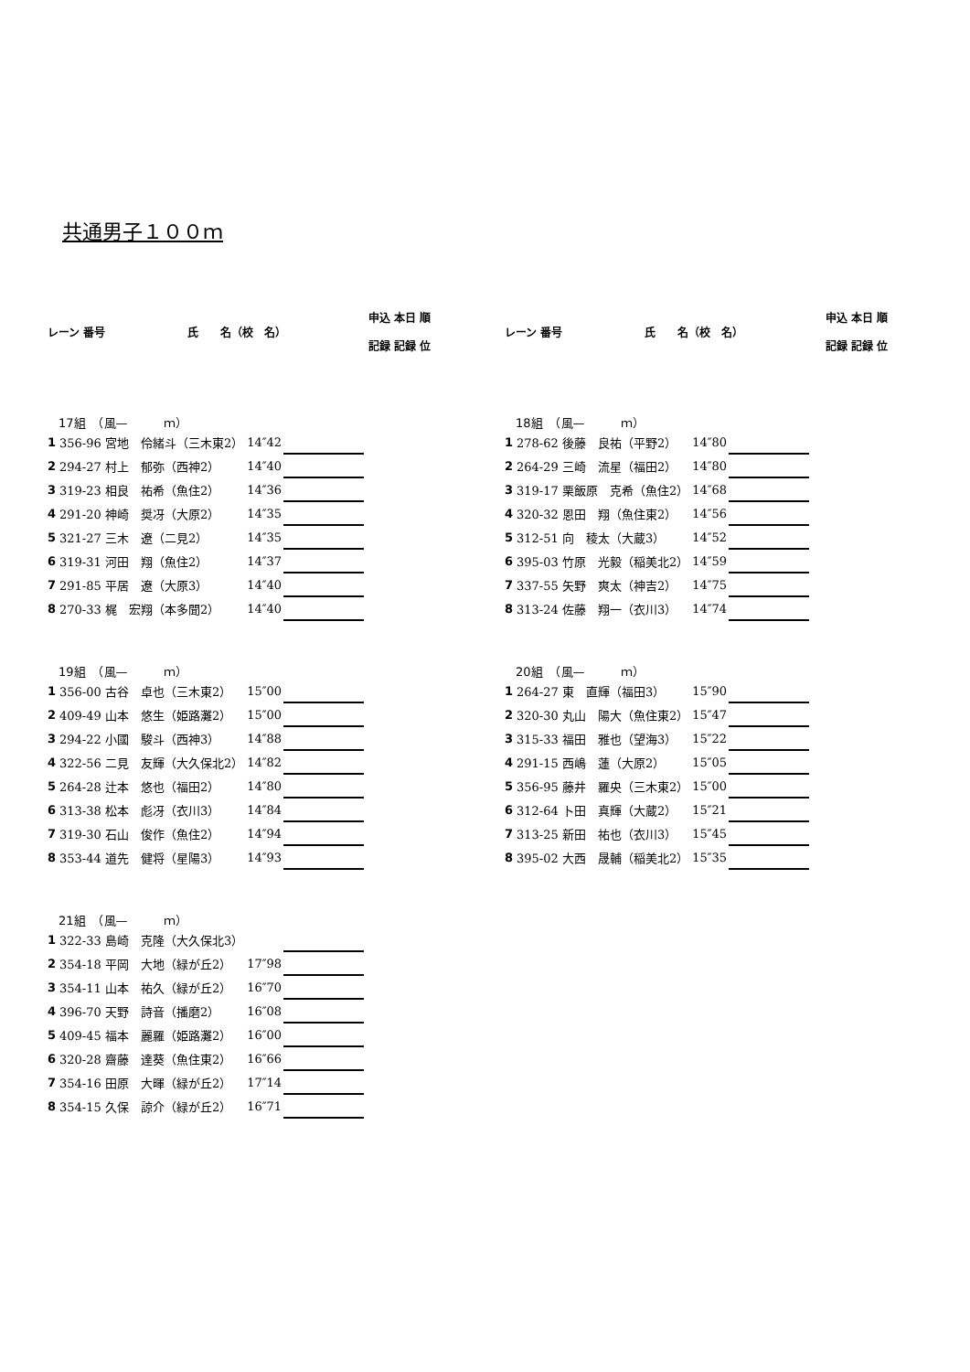共通男子１００ｍ
| レーン | 番号 | 氏 名（校 名） | 申込 記録 | 本日 記録 | 順 位 |
| --- | --- | --- | --- | --- | --- |
| レーン | 番号 | 氏 名（校 名） | 申込 記録 | 本日 記録 | 順 位 |
| --- | --- | --- | --- | --- | --- |
| 17組 （風— ｍ） | | | | |
| 1 | 356-96 宮地 伶緒斗（三木東2） | 14″42 | | |
| 2 | 294-27 村上 郁弥（西神2） | 14″40 | | |
| 3 | 319-23 相良 祐希（魚住2） | 14″36 | | |
| 4 | 291-20 神崎 奨冴（大原2） | 14″35 | | |
| 5 | 321-27 三木 遼（二見2） | 14″35 | | |
| 6 | 319-31 河田 翔（魚住2） | 14″37 | | |
| 7 | 291-85 平居 遼（大原3） | 14″40 | | |
| 8 | 270-33 梶 宏翔（本多聞2） | 14″40 | | |
| 18組 （風— ｍ） | | | | |
| 1 | 278-62 後藤 良祐（平野2） | 14″80 | | |
| 2 | 264-29 三崎 流星（福田2） | 14″80 | | |
| 3 | 319-17 栗飯原 克希（魚住2） | 14″68 | | |
| 4 | 320-32 恩田 翔（魚住東2） | 14″56 | | |
| 5 | 312-51 向 稜太（大蔵3） | 14″52 | | |
| 6 | 395-03 竹原 光毅（稲美北2） | 14″59 | | |
| 7 | 337-55 矢野 爽太（神吉2） | 14″75 | | |
| 8 | 313-24 佐藤 翔一（衣川3） | 14″74 | | |
| 19組 （風— ｍ） | | | | |
| 1 | 356-00 古谷 卓也（三木東2） | 15″00 | | |
| 2 | 409-49 山本 悠生（姫路灘2） | 15″00 | | |
| 3 | 294-22 小國 駿斗（西神3） | 14″88 | | |
| 4 | 322-56 二見 友輝（大久保北2） | 14″82 | | |
| 5 | 264-28 辻本 悠也（福田2） | 14″80 | | |
| 6 | 313-38 松本 彪冴（衣川3） | 14″84 | | |
| 7 | 319-30 石山 俊作（魚住2） | 14″94 | | |
| 8 | 353-44 道先 健将（星陽3） | 14″93 | | |
| 20組 （風— ｍ） | | | | |
| 1 | 264-27 東 直輝（福田3） | 15″90 | | |
| 2 | 320-30 丸山 陽大（魚住東2） | 15″47 | | |
| 3 | 315-33 福田 雅也（望海3） | 15″22 | | |
| 4 | 291-15 西嶋 蓮（大原2） | 15″05 | | |
| 5 | 356-95 藤井 羅央（三木東2） | 15″00 | | |
| 6 | 312-64 卜田 真輝（大蔵2） | 15″21 | | |
| 7 | 313-25 新田 祐也（衣川3） | 15″45 | | |
| 8 | 395-02 大西 晟輔（稲美北2） | 15″35 | | |
| 21組 （風— ｍ） | | | | |
| 1 | 322-33 島崎 克隆（大久保北3） | | | |
| 2 | 354-18 平岡 大地（緑が丘2） | 17″98 | | |
| 3 | 354-11 山本 祐久（緑が丘2） | 16″70 | | |
| 4 | 396-70 天野 詩音（播磨2） | 16″08 | | |
| 5 | 409-45 福本 麗羅（姫路灘2） | 16″00 | | |
| 6 | 320-28 齋藤 達葵（魚住東2） | 16″66 | | |
| 7 | 354-16 田原 大暉（緑が丘2） | 17″14 | | |
| 8 | 354-15 久保 諒介（緑が丘2） | 16″71 | | |